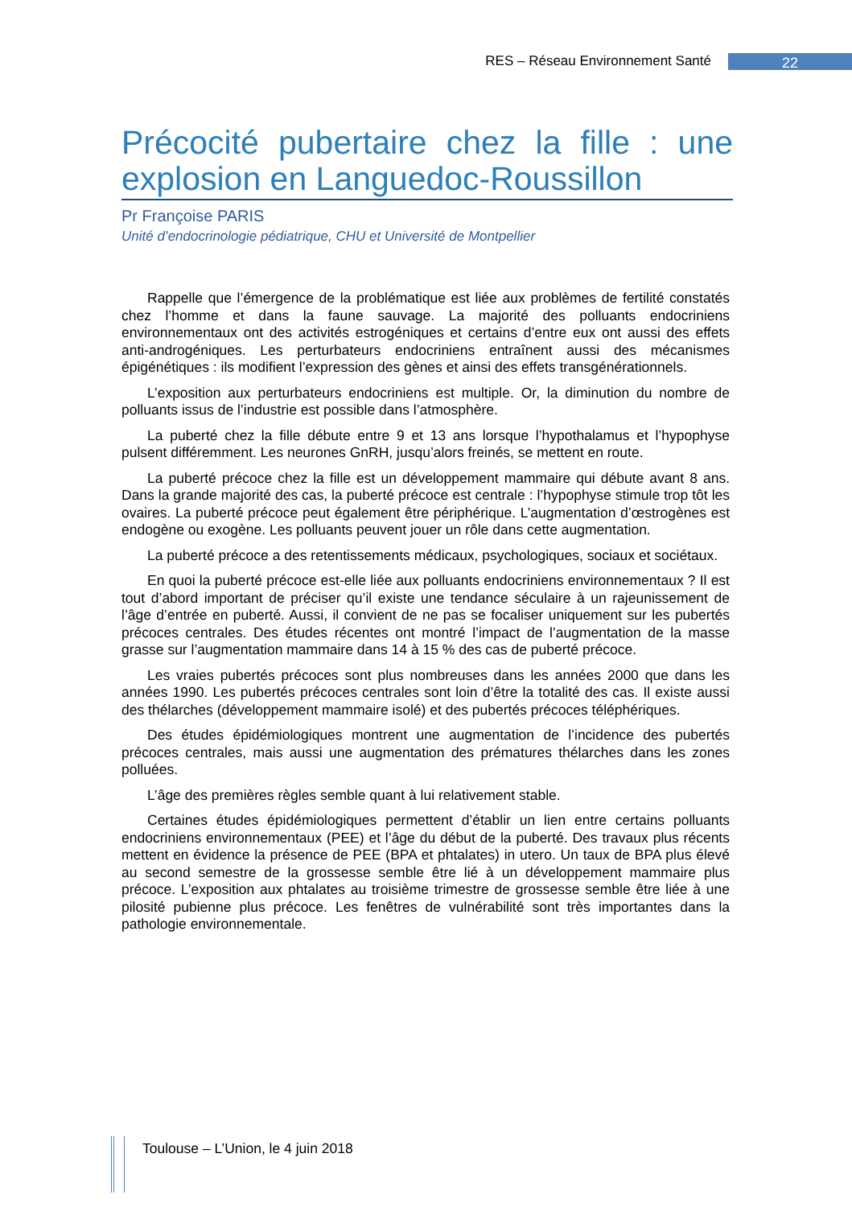RES – Réseau Environnement Santé 22
Précocité pubertaire chez la fille : une explosion en Languedoc-Roussillon
Pr Françoise PARIS
Unité d’endocrinologie pédiatrique, CHU et Université de Montpellier
Rappelle que l’émergence de la problématique est liée aux problèmes de fertilité constatés chez l’homme et dans la faune sauvage. La majorité des polluants endocriniens environnementaux ont des activités estrogéniques et certains d’entre eux ont aussi des effets anti-androgéniques. Les perturbateurs endocriniens entraînent aussi des mécanismes épigénétiques : ils modifient l’expression des gènes et ainsi des effets transgénérationnels.
L’exposition aux perturbateurs endocriniens est multiple. Or, la diminution du nombre de polluants issus de l’industrie est possible dans l’atmosphère.
La puberté chez la fille débute entre 9 et 13 ans lorsque l’hypothalamus et l’hypophyse pulsent différemment. Les neurones GnRH, jusqu’alors freinés, se mettent en route.
La puberté précoce chez la fille est un développement mammaire qui débute avant 8 ans. Dans la grande majorité des cas, la puberté précoce est centrale : l’hypophyse stimule trop tôt les ovaires. La puberté précoce peut également être périphérique. L’augmentation d’œstrogènes est endogène ou exogène. Les polluants peuvent jouer un rôle dans cette augmentation.
La puberté précoce a des retentissements médicaux, psychologiques, sociaux et sociétaux.
En quoi la puberté précoce est-elle liée aux polluants endocriniens environnementaux ? Il est tout d’abord important de préciser qu’il existe une tendance séculaire à un rajeunissement de l’âge d’entrée en puberté. Aussi, il convient de ne pas se focaliser uniquement sur les pubertés précoces centrales. Des études récentes ont montré l’impact de l’augmentation de la masse grasse sur l’augmentation mammaire dans 14 à 15 % des cas de puberté précoce.
Les vraies pubertés précoces sont plus nombreuses dans les années 2000 que dans les années 1990. Les pubertés précoces centrales sont loin d’être la totalité des cas. Il existe aussi des thélarches (développement mammaire isolé) et des pubertés précoces téléphériques.
Des études épidémiologiques montrent une augmentation de l’incidence des pubertés précoces centrales, mais aussi une augmentation des prématures thélarches dans les zones polluées.
L’âge des premières règles semble quant à lui relativement stable.
Certaines études épidémiologiques permettent d’établir un lien entre certains polluants endocriniens environnementaux (PEE) et l’âge du début de la puberté. Des travaux plus récents mettent en évidence la présence de PEE (BPA et phtalates) in utero. Un taux de BPA plus élevé au second semestre de la grossesse semble être lié à un développement mammaire plus précoce. L’exposition aux phtalates au troisième trimestre de grossesse semble être liée à une pilosité pubienne plus précoce. Les fenêtres de vulnérabilité sont très importantes dans la pathologie environnementale.
Toulouse – L’Union, le 4 juin 2018